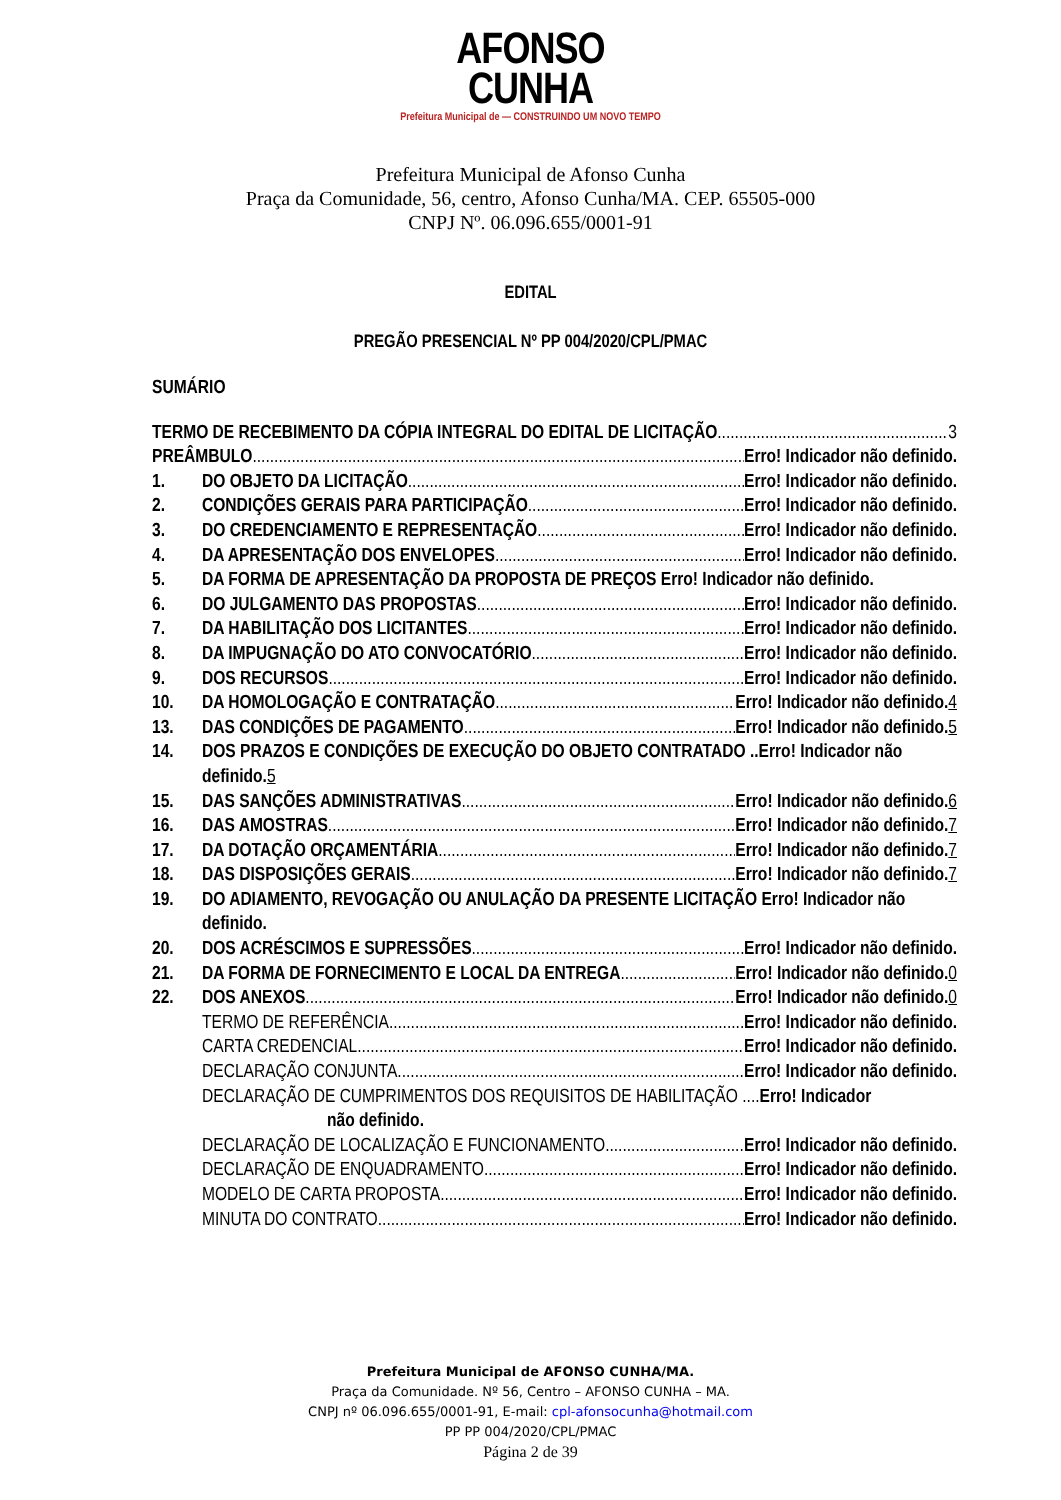AFONSO
CUNHA
Prefeitura Municipal de — CONSTRUINDO UM NOVO TEMPO
Prefeitura Municipal de Afonso Cunha
Praça da Comunidade, 56, centro, Afonso Cunha/MA. CEP. 65505-000
CNPJ Nº. 06.096.655/0001-91
EDITAL
PREGÃO PRESENCIAL Nº PP 004/2020/CPL/PMAC
SUMÁRIO
TERMO DE RECEBIMENTO DA CÓPIA INTEGRAL DO EDITAL DE LICITAÇÃO 3
PREÂMBULO Erro! Indicador não definido.
1. DO OBJETO DA LICITAÇÃO Erro! Indicador não definido.
2. CONDIÇÕES GERAIS PARA PARTICIPAÇÃO Erro! Indicador não definido.
3. DO CREDENCIAMENTO E REPRESENTAÇÃO Erro! Indicador não definido.
4. DA APRESENTAÇÃO DOS ENVELOPES Erro! Indicador não definido.
5. DA FORMA DE APRESENTAÇÃO DA PROPOSTA DE PREÇOS Erro! Indicador não definido.
6. DO JULGAMENTO DAS PROPOSTAS Erro! Indicador não definido.
7. DA HABILITAÇÃO DOS LICITANTES Erro! Indicador não definido.
8. DA IMPUGNAÇÃO DO ATO CONVOCATÓRIO Erro! Indicador não definido.
9. DOS RECURSOS Erro! Indicador não definido.
10. DA HOMOLOGAÇÃO E CONTRATAÇÃO Erro! Indicador não definido. 4
13. DAS CONDIÇÕES DE PAGAMENTO Erro! Indicador não definido. 5
14. DOS PRAZOS E CONDIÇÕES DE EXECUÇÃO DO OBJETO CONTRATADO ..Erro! Indicador não definido.5
15. DAS SANÇÕES ADMINISTRATIVAS Erro! Indicador não definido. 6
16. DAS AMOSTRAS Erro! Indicador não definido. 7
17. DA DOTAÇÃO ORÇAMENTÁRIA Erro! Indicador não definido. 7
18. DAS DISPOSIÇÕES GERAIS Erro! Indicador não definido. 7
19. DO ADIAMENTO, REVOGAÇÃO OU ANULAÇÃO DA PRESENTE LICITAÇÃO Erro! Indicador não definido.
20. DOS ACRÉSCIMOS E SUPRESSÕES Erro! Indicador não definido.
21. DA FORMA DE FORNECIMENTO E LOCAL DA ENTREGA Erro! Indicador não definido. 0
22. DOS ANEXOS Erro! Indicador não definido. 0
TERMO DE REFERÊNCIA Erro! Indicador não definido.
CARTA CREDENCIAL Erro! Indicador não definido.
DECLARAÇÃO CONJUNTA Erro! Indicador não definido.
DECLARAÇÃO DE CUMPRIMENTOS DOS REQUISITOS DE HABILITAÇÃO .... Erro! Indicador
não definido.
DECLARAÇÃO DE LOCALIZAÇÃO E FUNCIONAMENTO Erro! Indicador não definido.
DECLARAÇÃO DE ENQUADRAMENTO Erro! Indicador não definido.
MODELO DE CARTA PROPOSTA Erro! Indicador não definido.
MINUTA DO CONTRATO Erro! Indicador não definido.
Prefeitura Municipal de AFONSO CUNHA/MA.
Praça da Comunidade. Nº 56, Centro – AFONSO CUNHA – MA.
CNPJ nº 06.096.655/0001-91, E-mail: cpl-afonsocunha@hotmail.com
PP PP 004/2020/CPL/PMAC
Página 2 de 39